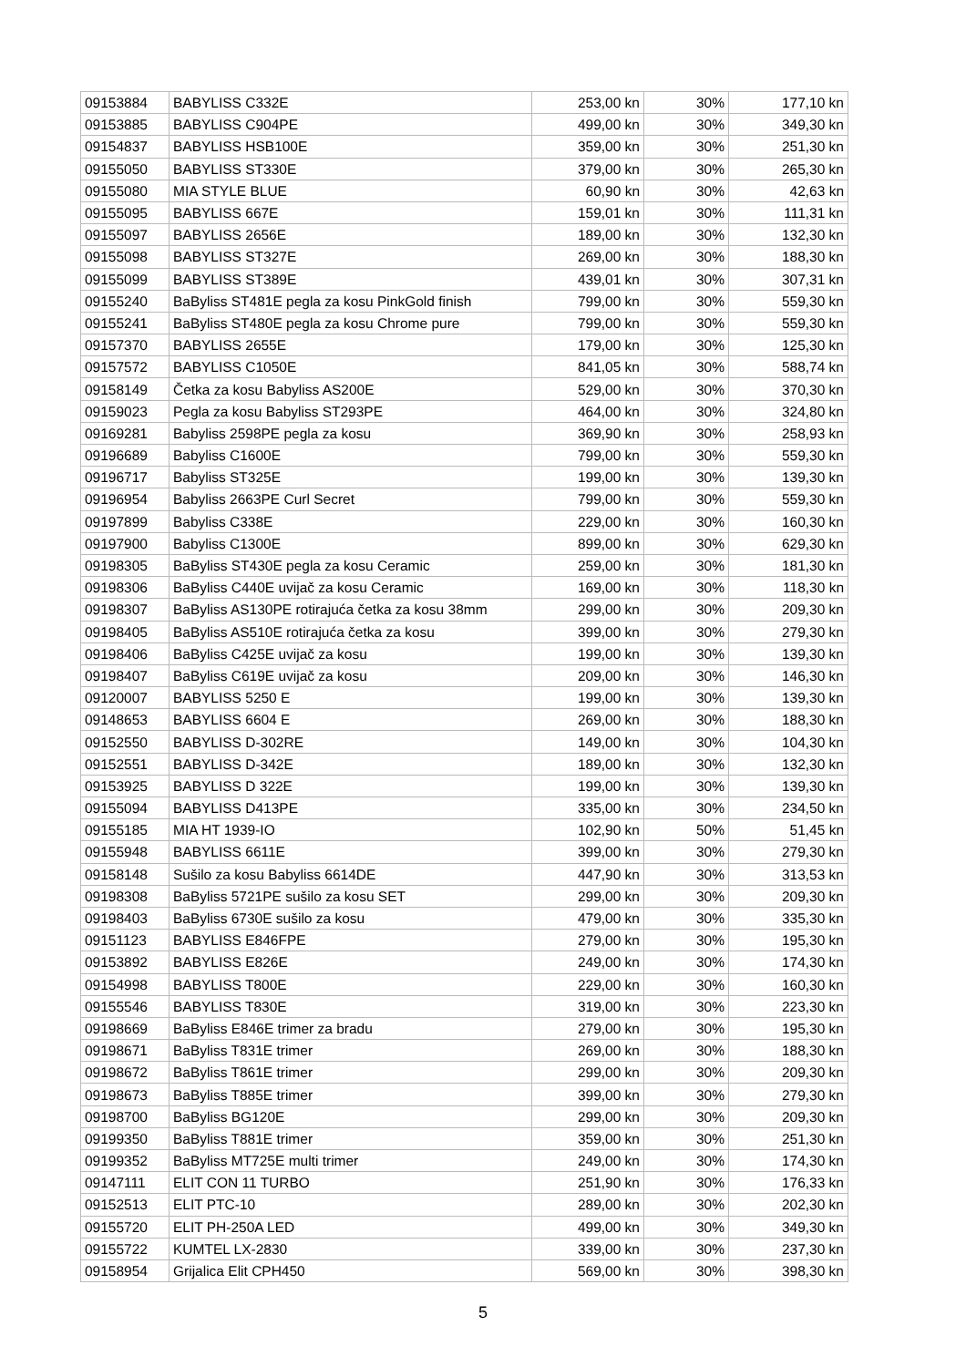| 09153884 | BABYLISS C332E | 253,00 kn | 30% | 177,10 kn |
| 09153885 | BABYLISS C904PE | 499,00 kn | 30% | 349,30 kn |
| 09154837 | BABYLISS HSB100E | 359,00 kn | 30% | 251,30 kn |
| 09155050 | BABYLISS ST330E | 379,00 kn | 30% | 265,30 kn |
| 09155080 | MIA STYLE BLUE | 60,90 kn | 30% | 42,63 kn |
| 09155095 | BABYLISS 667E | 159,01 kn | 30% | 111,31 kn |
| 09155097 | BABYLISS 2656E | 189,00 kn | 30% | 132,30 kn |
| 09155098 | BABYLISS ST327E | 269,00 kn | 30% | 188,30 kn |
| 09155099 | BABYLISS ST389E | 439,01 kn | 30% | 307,31 kn |
| 09155240 | BaByliss ST481E pegla za kosu PinkGold finish | 799,00 kn | 30% | 559,30 kn |
| 09155241 | BaByliss ST480E pegla za kosu Chrome pure | 799,00 kn | 30% | 559,30 kn |
| 09157370 | BABYLISS 2655E | 179,00 kn | 30% | 125,30 kn |
| 09157572 | BABYLISS C1050E | 841,05 kn | 30% | 588,74 kn |
| 09158149 | Četka za kosu Babyliss AS200E | 529,00 kn | 30% | 370,30 kn |
| 09159023 | Pegla za kosu Babyliss ST293PE | 464,00 kn | 30% | 324,80 kn |
| 09169281 | Babyliss 2598PE pegla za kosu | 369,90 kn | 30% | 258,93 kn |
| 09196689 | Babyliss C1600E | 799,00 kn | 30% | 559,30 kn |
| 09196717 | Babyliss ST325E | 199,00 kn | 30% | 139,30 kn |
| 09196954 | Babyliss 2663PE Curl Secret | 799,00 kn | 30% | 559,30 kn |
| 09197899 | Babyliss C338E | 229,00 kn | 30% | 160,30 kn |
| 09197900 | Babyliss C1300E | 899,00 kn | 30% | 629,30 kn |
| 09198305 | BaByliss ST430E pegla za kosu Ceramic | 259,00 kn | 30% | 181,30 kn |
| 09198306 | BaByliss C440E uvijač za kosu Ceramic | 169,00 kn | 30% | 118,30 kn |
| 09198307 | BaByliss AS130PE rotirajuća četka za kosu 38mm | 299,00 kn | 30% | 209,30 kn |
| 09198405 | BaByliss AS510E rotirajuća četka za kosu | 399,00 kn | 30% | 279,30 kn |
| 09198406 | BaByliss C425E uvijač za kosu | 199,00 kn | 30% | 139,30 kn |
| 09198407 | BaByliss C619E uvijač za kosu | 209,00 kn | 30% | 146,30 kn |
| 09120007 | BABYLISS 5250 E | 199,00 kn | 30% | 139,30 kn |
| 09148653 | BABYLISS 6604 E | 269,00 kn | 30% | 188,30 kn |
| 09152550 | BABYLISS D-302RE | 149,00 kn | 30% | 104,30 kn |
| 09152551 | BABYLISS D-342E | 189,00 kn | 30% | 132,30 kn |
| 09153925 | BABYLISS D 322E | 199,00 kn | 30% | 139,30 kn |
| 09155094 | BABYLISS D413PE | 335,00 kn | 30% | 234,50 kn |
| 09155185 | MIA HT 1939-IO | 102,90 kn | 50% | 51,45 kn |
| 09155948 | BABYLISS 6611E | 399,00 kn | 30% | 279,30 kn |
| 09158148 | Sušilo za kosu Babyliss 6614DE | 447,90 kn | 30% | 313,53 kn |
| 09198308 | BaByliss 5721PE sušilo za kosu SET | 299,00 kn | 30% | 209,30 kn |
| 09198403 | BaByliss 6730E sušilo za kosu | 479,00 kn | 30% | 335,30 kn |
| 09151123 | BABYLISS E846FPE | 279,00 kn | 30% | 195,30 kn |
| 09153892 | BABYLISS E826E | 249,00 kn | 30% | 174,30 kn |
| 09154998 | BABYLISS T800E | 229,00 kn | 30% | 160,30 kn |
| 09155546 | BABYLISS T830E | 319,00 kn | 30% | 223,30 kn |
| 09198669 | BaByliss E846E trimer za bradu | 279,00 kn | 30% | 195,30 kn |
| 09198671 | BaByliss T831E trimer | 269,00 kn | 30% | 188,30 kn |
| 09198672 | BaByliss T861E trimer | 299,00 kn | 30% | 209,30 kn |
| 09198673 | BaByliss T885E trimer | 399,00 kn | 30% | 279,30 kn |
| 09198700 | BaByliss BG120E | 299,00 kn | 30% | 209,30 kn |
| 09199350 | BaByliss T881E trimer | 359,00 kn | 30% | 251,30 kn |
| 09199352 | BaByliss MT725E multi trimer | 249,00 kn | 30% | 174,30 kn |
| 09147111 | ELIT CON 11 TURBO | 251,90 kn | 30% | 176,33 kn |
| 09152513 | ELIT PTC-10 | 289,00 kn | 30% | 202,30 kn |
| 09155720 | ELIT PH-250A LED | 499,00 kn | 30% | 349,30 kn |
| 09155722 | KUMTEL LX-2830 | 339,00 kn | 30% | 237,30 kn |
| 09158954 | Grijalica Elit CPH450 | 569,00 kn | 30% | 398,30 kn |
5